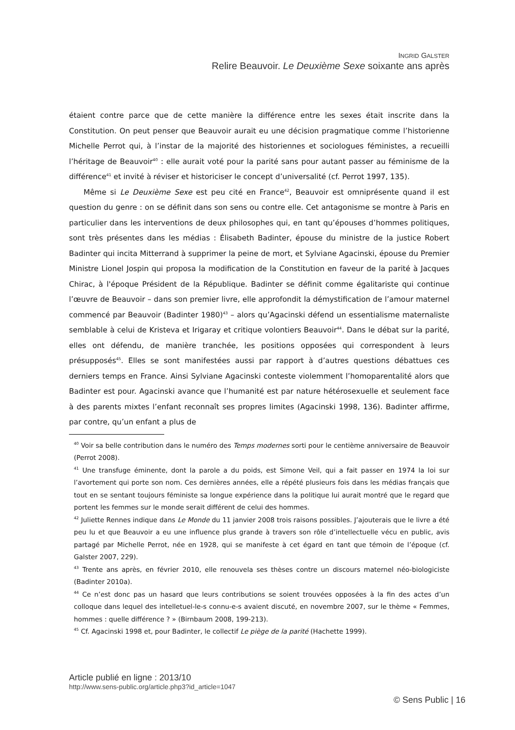INGRID GALSTER
Relire Beauvoir. Le Deuxième Sexe soixante ans après
étaient contre parce que de cette manière la différence entre les sexes était inscrite dans la Constitution. On peut penser que Beauvoir aurait eu une décision pragmatique comme l’historienne Michelle Perrot qui, à l’instar de la majorité des historiennes et sociologues féministes, a recueilli l’héritage de Beauvoir<sup>40</sup> : elle aurait voté pour la parité sans pour autant passer au féminisme de la différence<sup>41</sup> et invité à réviser et historiciser le concept d’universalité (cf. Perrot 1997, 135).
Même si Le Deuxième Sexe est peu cité en France<sup>42</sup>, Beauvoir est omniprésente quand il est question du genre : on se définit dans son sens ou contre elle. Cet antagonisme se montre à Paris en particulier dans les interventions de deux philosophes qui, en tant qu’épouses d’hommes politiques, sont très présentes dans les médias : Élisabeth Badinter, épouse du ministre de la justice Robert Badinter qui incita Mitterrand à supprimer la peine de mort, et Sylviane Agacinski, épouse du Premier Ministre Lionel Jospin qui proposa la modification de la Constitution en faveur de la parité à Jacques Chirac, à l'époque Président de la République. Badinter se définit comme égalitariste qui continue l’œuvre de Beauvoir – dans son premier livre, elle approfondit la démystification de l’amour maternel commencé par Beauvoir (Badinter 1980)<sup>43</sup> – alors qu’Agacinski défend un essentialisme maternaliste semblable à celui de Kristeva et Irigaray et critique volontiers Beauvoir<sup>44</sup>. Dans le débat sur la parité, elles ont défendu, de manière tranchée, les positions opposées qui correspondent à leurs présupposés<sup>45</sup>. Elles se sont manifestées aussi par rapport à d’autres questions débattues ces derniers temps en France. Ainsi Sylviane Agacinski conteste violemment l’homoparentalité alors que Badinter est pour. Agacinski avance que l’humanité est par nature hétérosexuelle et seulement face à des parents mixtes l’enfant reconnaît ses propres limites (Agacinski 1998, 136). Badinter affirme, par contre, qu’un enfant a plus de
<sup>40</sup> Voir sa belle contribution dans le numéro des Temps modernes sorti pour le centième anniversaire de Beauvoir (Perrot 2008).
<sup>41</sup> Une transfuge éminente, dont la parole a du poids, est Simone Veil, qui a fait passer en 1974 la loi sur l’avortement qui porte son nom. Ces dernières années, elle a répété plusieurs fois dans les médias français que tout en se sentant toujours féministe sa longue expérience dans la politique lui aurait montré que le regard que portent les femmes sur le monde serait différent de celui des hommes.
<sup>42</sup> Juliette Rennes indique dans Le Monde du 11 janvier 2008 trois raisons possibles. J’ajouterais que le livre a été peu lu et que Beauvoir a eu une influence plus grande à travers son rôle d’intellectuelle vécu en public, avis partagé par Michelle Perrot, née en 1928, qui se manifeste à cet égard en tant que témoin de l’époque (cf. Galster 2007, 229).
<sup>43</sup> Trente ans après, en février 2010, elle renouvela ses thèses contre un discours maternel néo-biologiciste (Badinter 2010a).
<sup>44</sup> Ce n’est donc pas un hasard que leurs contributions se soient trouvées opposées à la fin des actes d’un colloque dans lequel des intelletuel-le-s connu-e-s avaient discuté, en novembre 2007, sur le thème « Femmes, hommes : quelle différence ? » (Birnbaum 2008, 199-213).
<sup>45</sup> Cf. Agacinski 1998 et, pour Badinter, le collectif Le piège de la parité (Hachette 1999).
Article publié en ligne : 2013/10
http://www.sens-public.org/article.php3?id_article=1047
© Sens Public | 16